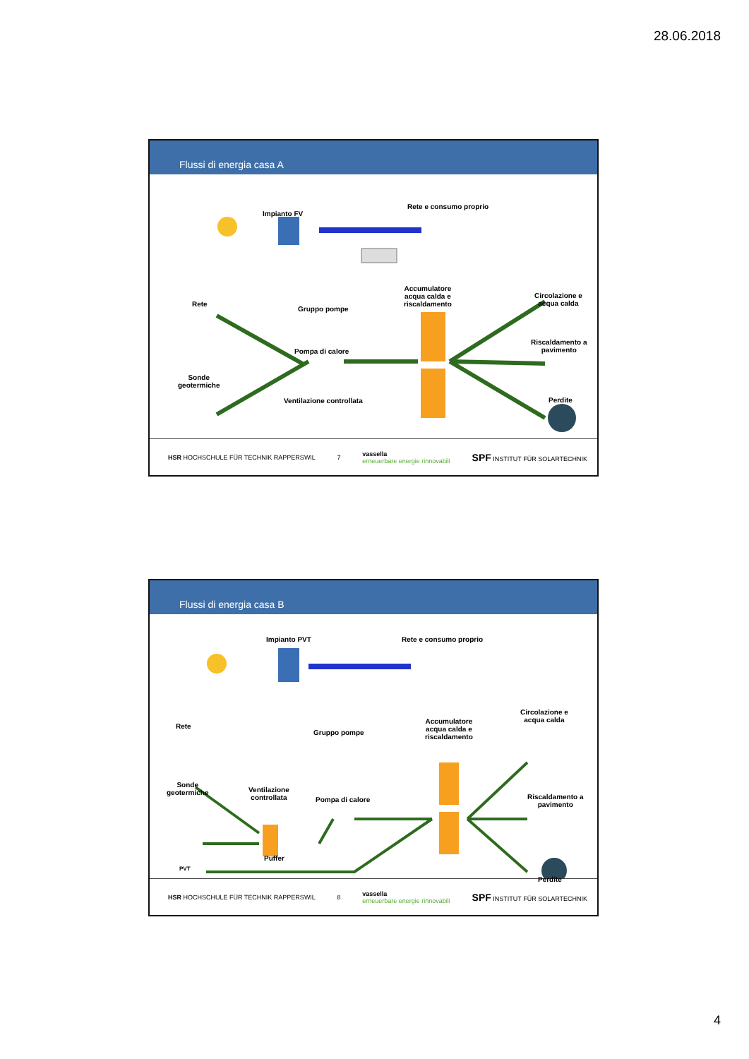28.06.2018
Flussi di energia casa A
Impianto FV
Rete e consumo proprio
Rete
Gruppo pompe
Accumulatore
acqua calda e
riscaldamento
Circolazione e
acqua calda
Pompa di calore
Riscaldamento a
pavimento
Sonde
geotermiche
Ventilazione controllata Perdite
HSR HOCHSCHULE FÜR TECHNIK RAPPERSWIL
7
vassella
erneuerbare energie rinnovabili
SPF INSTITUT FÜR SOLARTECHNIK
Flussi di energia casa B
Impianto PVT Rete e consumo proprio
Rete
Gruppo pompe
Accumulatore
acqua calda e
riscaldamento
Circolazione e
acqua calda
Sonde
geotermiche
Ventilazione
controllata
Pompa di calore
Riscaldamento a
pavimento
Puffer
PVT
Perdite
HSR HOCHSCHULE FÜR TECHNIK RAPPERSWIL
8
vassella
erneuerbare energie rinnovabili
SPF INSTITUT FÜR SOLARTECHNIK
4